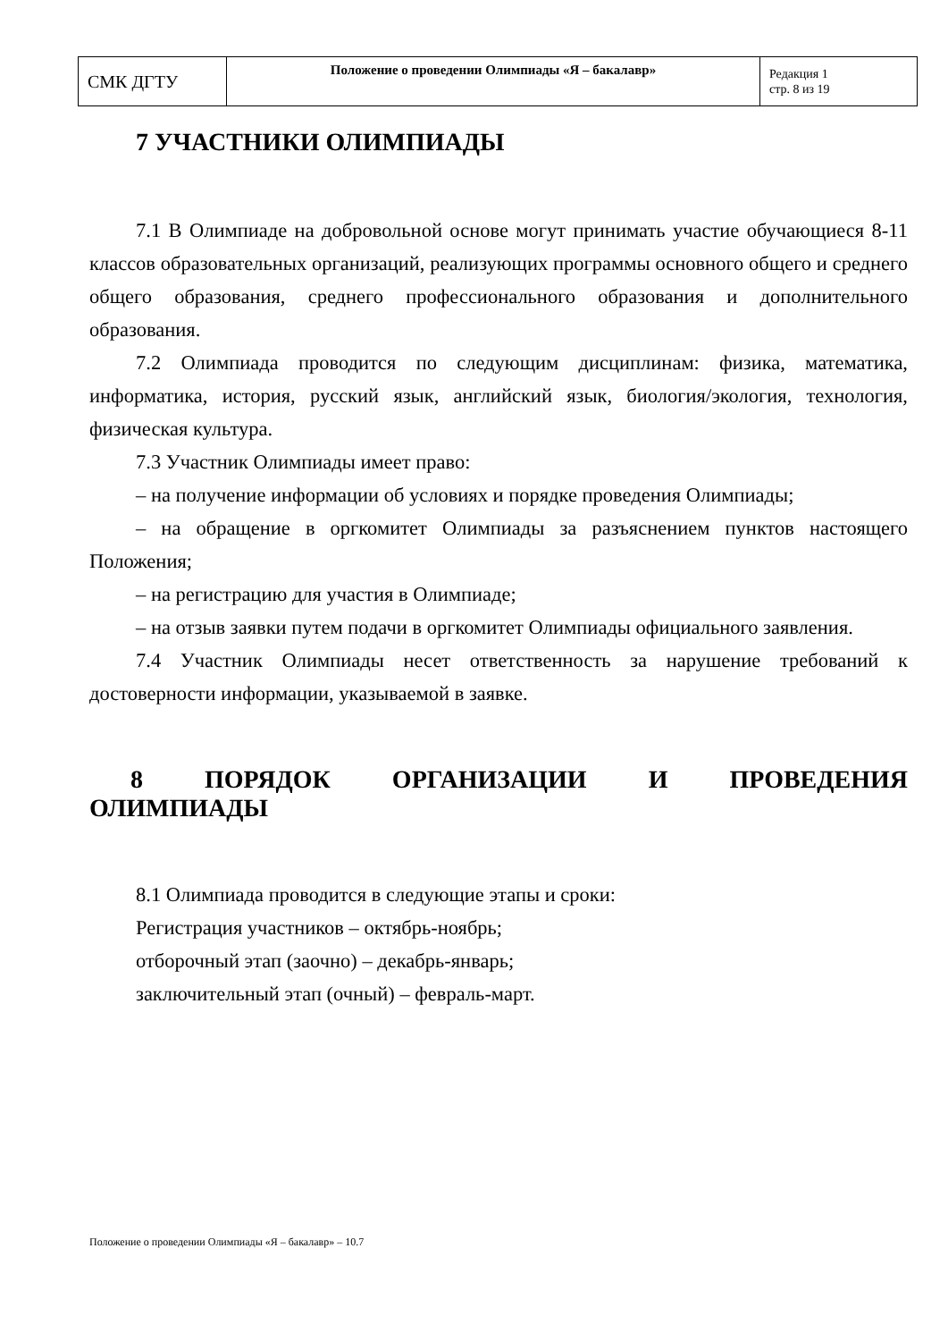| СМК ДГТУ | Положение о проведении Олимпиады «Я – бакалавр» | Редакция 1 стр. 8 из 19 |
7 УЧАСТНИКИ ОЛИМПИАДЫ
7.1 В Олимпиаде на добровольной основе могут принимать участие обучающиеся 8-11 классов образовательных организаций, реализующих программы основного общего и среднего общего образования, среднего профессионального образования и дополнительного образования.
7.2 Олимпиада проводится по следующим дисциплинам: физика, математика, информатика, история, русский язык, английский язык, биология/экология, технология, физическая культура.
7.3 Участник Олимпиады имеет право:
– на получение информации об условиях и порядке проведения Олимпиады;
– на обращение в оргкомитет Олимпиады за разъяснением пунктов настоящего Положения;
– на регистрацию для участия в Олимпиаде;
– на отзыв заявки путем подачи в оргкомитет Олимпиады официального заявления.
7.4 Участник Олимпиады несет ответственность за нарушение требований к достоверности информации, указываемой в заявке.
8 ПОРЯДОК ОРГАНИЗАЦИИ И ПРОВЕДЕНИЯ ОЛИМПИАДЫ
8.1 Олимпиада проводится в следующие этапы и сроки:
Регистрация участников – октябрь-ноябрь;
отборочный этап (заочно) – декабрь-январь;
заключительный этап (очный) – февраль-март.
Положение о проведении Олимпиады «Я – бакалавр» – 10.7